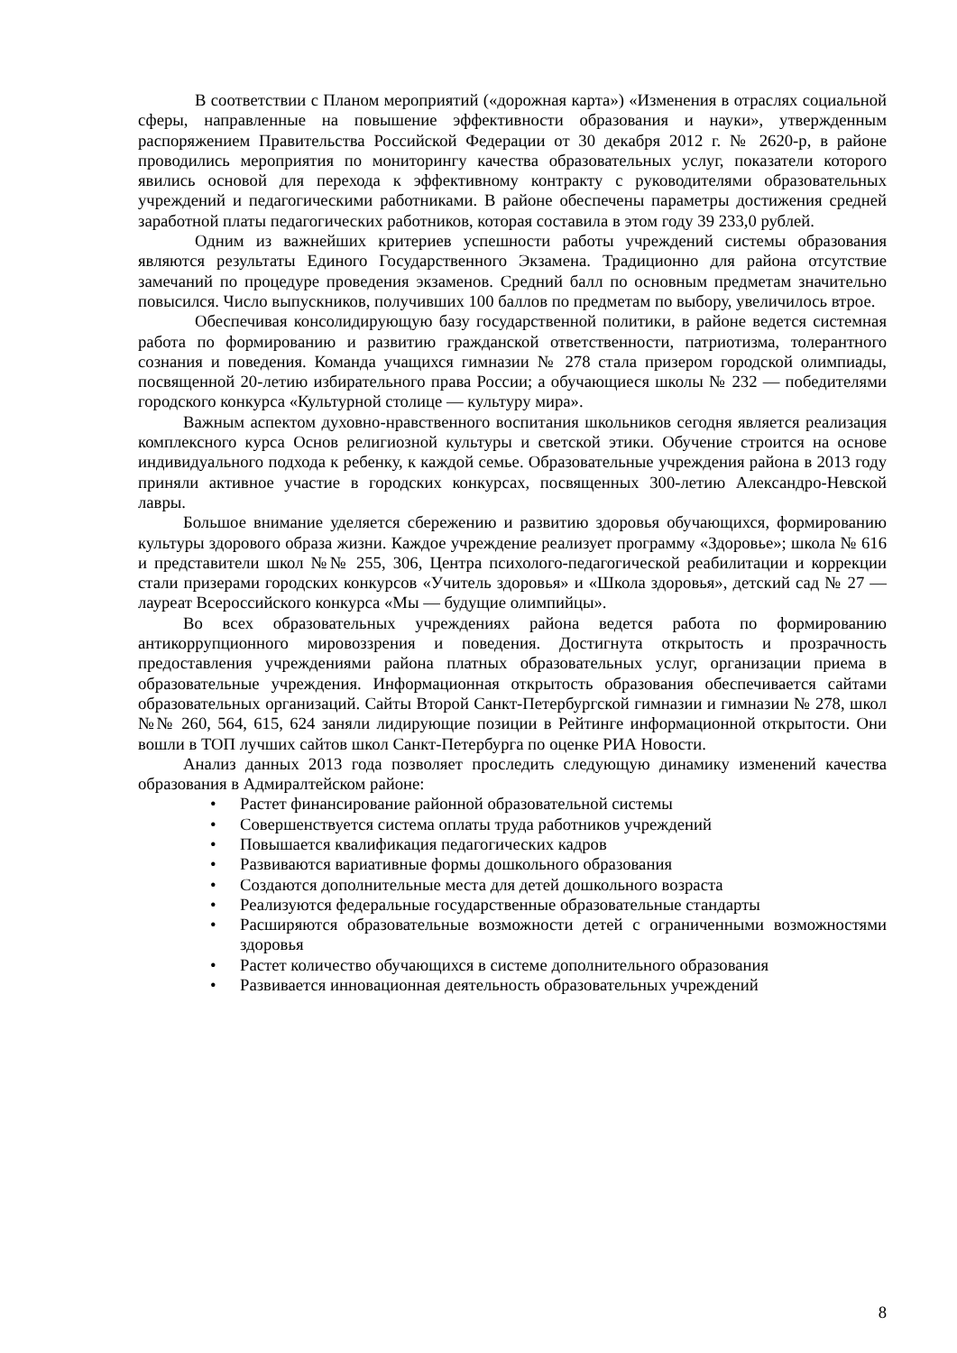В соответствии с Планом мероприятий («дорожная карта») «Изменения в отраслях социальной сферы, направленные на повышение эффективности образования и науки», утвержденным распоряжением Правительства Российской Федерации от 30 декабря 2012 г. № 2620-р, в районе проводились мероприятия по мониторингу качества образовательных услуг, показатели которого явились основой для перехода к эффективному контракту с руководителями образовательных учреждений и педагогическими работниками. В районе обеспечены параметры достижения средней заработной платы педагогических работников, которая составила в этом году 39 233,0 рублей.
Одним из важнейших критериев успешности работы учреждений системы образования являются результаты Единого Государственного Экзамена. Традиционно для района отсутствие замечаний по процедуре проведения экзаменов. Средний балл по основным предметам значительно повысился. Число выпускников, получивших 100 баллов по предметам по выбору, увеличилось втрое.
Обеспечивая консолидирующую базу государственной политики, в районе ведется системная работа по формированию и развитию гражданской ответственности, патриотизма, толерантного сознания и поведения. Команда учащихся гимназии № 278 стала призером городской олимпиады, посвященной 20-летию избирательного права России; а обучающиеся школы № 232 — победителями городского конкурса «Культурной столице — культуру мира».
Важным аспектом духовно-нравственного воспитания школьников сегодня является реализация комплексного курса Основ религиозной культуры и светской этики. Обучение строится на основе индивидуального подхода к ребенку, к каждой семье. Образовательные учреждения района в 2013 году приняли активное участие в городских конкурсах, посвященных 300-летию Александро-Невской лавры.
Большое внимание уделяется сбережению и развитию здоровья обучающихся, формированию культуры здорового образа жизни. Каждое учреждение реализует программу «Здоровье»; школа № 616 и представители школ №№ 255, 306, Центра психолого-педагогической реабилитации и коррекции стали призерами городских конкурсов «Учитель здоровья» и «Школа здоровья», детский сад № 27 — лауреат Всероссийского конкурса «Мы — будущие олимпийцы».
Во всех образовательных учреждениях района ведется работа по формированию антикоррупционного мировоззрения и поведения. Достигнута открытость и прозрачность предоставления учреждениями района платных образовательных услуг, организации приема в образовательные учреждения. Информационная открытость образования обеспечивается сайтами образовательных организаций. Сайты Второй Санкт-Петербургской гимназии и гимназии № 278, школ №№ 260, 564, 615, 624 заняли лидирующие позиции в Рейтинге информационной открытости. Они вошли в ТОП лучших сайтов школ Санкт-Петербурга по оценке РИА Новости.
Анализ данных 2013 года позволяет проследить следующую динамику изменений качества образования в Адмиралтейском районе:
• Растет финансирование районной образовательной системы
• Совершенствуется система оплаты труда работников учреждений
• Повышается квалификация педагогических кадров
• Развиваются вариативные формы дошкольного образования
• Создаются дополнительные места для детей дошкольного возраста
• Реализуются федеральные государственные образовательные стандарты
• Расширяются образовательные возможности детей с ограниченными возможностями здоровья
• Растет количество обучающихся в системе дополнительного образования
• Развивается инновационная деятельность образовательных учреждений
8